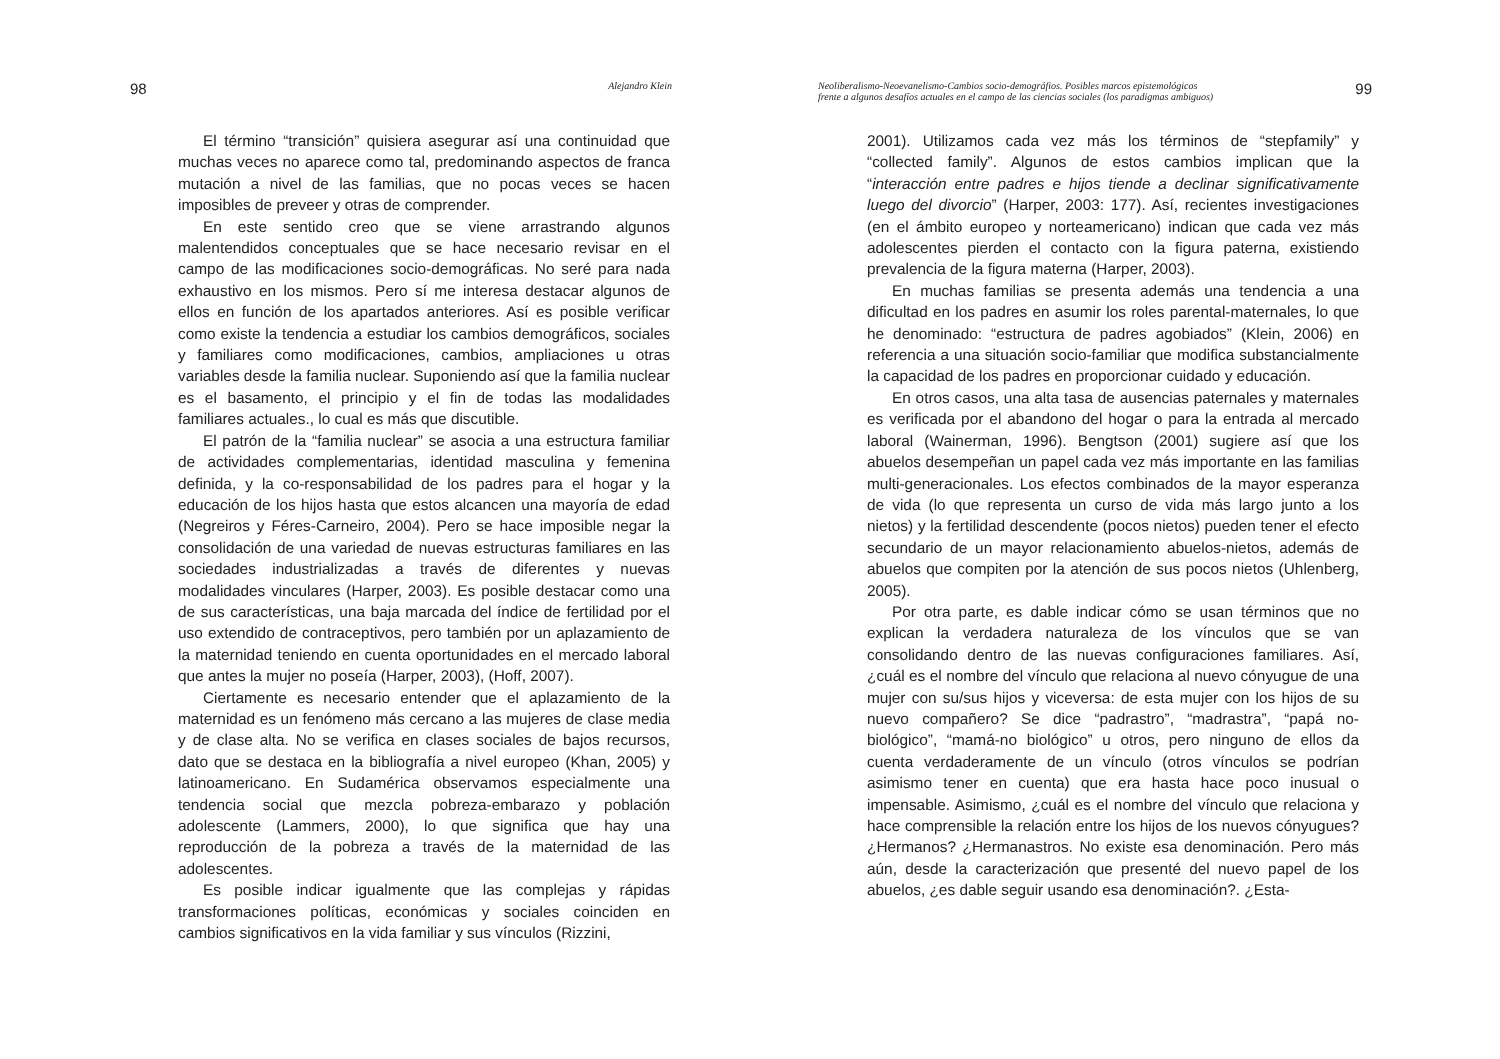98 Alejandro Klein
El término “transición” quisiera asegurar así una continuidad que muchas veces no aparece como tal, predominando aspectos de franca mutación a nivel de las familias, que no pocas veces se hacen imposibles de preveer y otras de comprender.
En este sentido creo que se viene arrastrando algunos malentendidos conceptuales que se hace necesario revisar en el campo de las modificaciones socio-demográficas. No seré para nada exhaustivo en los mismos. Pero sí me interesa destacar algunos de ellos en función de los apartados anteriores. Así es posible verificar como existe la tendencia a estudiar los cambios demográficos, sociales y familiares como modificaciones, cambios, ampliaciones u otras variables desde la familia nuclear. Suponiendo así que la familia nuclear es el basamento, el principio y el fin de todas las modalidades familiares actuales., lo cual es más que discutible.
El patrón de la “familia nuclear” se asocia a una estructura familiar de actividades complementarias, identidad masculina y femenina definida, y la co-responsabilidad de los padres para el hogar y la educación de los hijos hasta que estos alcancen una mayoría de edad (Negreiros y Féres-Carneiro, 2004). Pero se hace imposible negar la consolidación de una variedad de nuevas estructuras familiares en las sociedades industrializadas a través de diferentes y nuevas modalidades vinculares (Harper, 2003). Es posible destacar como una de sus características, una baja marcada del índice de fertilidad por el uso extendido de contraceptivos, pero también por un aplazamiento de la maternidad teniendo en cuenta oportunidades en el mercado laboral que antes la mujer no poseía (Harper, 2003), (Hoff, 2007).
Ciertamente es necesario entender que el aplazamiento de la maternidad es un fenómeno más cercano a las mujeres de clase media y de clase alta. No se verifica en clases sociales de bajos recursos, dato que se destaca en la bibliografía a nivel europeo (Khan, 2005) y latinoamericano. En Sudamérica observamos especialmente una tendencia social que mezcla pobreza-embarazo y población adolescente (Lammers, 2000), lo que significa que hay una reproducción de la pobreza a través de la maternidad de las adolescentes.
Es posible indicar igualmente que las complejas y rápidas transformaciones políticas, económicas y sociales coinciden en cambios significativos en la vida familiar y sus vínculos (Rizzini,
Neoliberalismo-Neoevanelismo-Cambios socio-demográfios. Posibles marcos epistemológicos
frente a algunos desafíos actuales en el campo de las ciencias sociales (los paradigmas ambiguos) 99
2001). Utilizamos cada vez más los términos de “stepfamily” y “collected family”. Algunos de estos cambios implican que la “interacción entre padres e hijos tiende a declinar significativamente luego del divorcio” (Harper, 2003: 177). Así, recientes investigaciones (en el ámbito europeo y norteamericano) indican que cada vez más adolescentes pierden el contacto con la figura paterna, existiendo prevalencia de la figura materna (Harper, 2003).
En muchas familias se presenta además una tendencia a una dificultad en los padres en asumir los roles parental-maternales, lo que he denominado: “estructura de padres agobiados” (Klein, 2006) en referencia a una situación socio-familiar que modifica substancialmente la capacidad de los padres en proporcionar cuidado y educación.
En otros casos, una alta tasa de ausencias paternales y maternales es verificada por el abandono del hogar o para la entrada al mercado laboral (Wainerman, 1996). Bengtson (2001) sugiere así que los abuelos desempeñan un papel cada vez más importante en las familias multi-generacionales. Los efectos combinados de la mayor esperanza de vida (lo que representa un curso de vida más largo junto a los nietos) y la fertilidad descendente (pocos nietos) pueden tener el efecto secundario de un mayor relacionamiento abuelos-nietos, además de abuelos que compiten por la atención de sus pocos nietos (Uhlenberg, 2005).
Por otra parte, es dable indicar cómo se usan términos que no explican la verdadera naturaleza de los vínculos que se van consolidando dentro de las nuevas configuraciones familiares. Así, ¿cuál es el nombre del vínculo que relaciona al nuevo cónyugue de una mujer con su/sus hijos y viceversa: de esta mujer con los hijos de su nuevo compañero? Se dice “padrastro”, “madrastra”, “papá no-biológico”, “mamá-no biológico” u otros, pero ninguno de ellos da cuenta verdaderamente de un vínculo (otros vínculos se podrían asimismo tener en cuenta) que era hasta hace poco inusual o impensable. Asimismo, ¿cuál es el nombre del vínculo que relaciona y hace comprensible la relación entre los hijos de los nuevos cónyugues? ¿Hermanos? ¿Hermanastros. No existe esa denominación. Pero más aún, desde la caracterización que presenté del nuevo papel de los abuelos, ¿es dable seguir usando esa denominación?. ¿Esta-